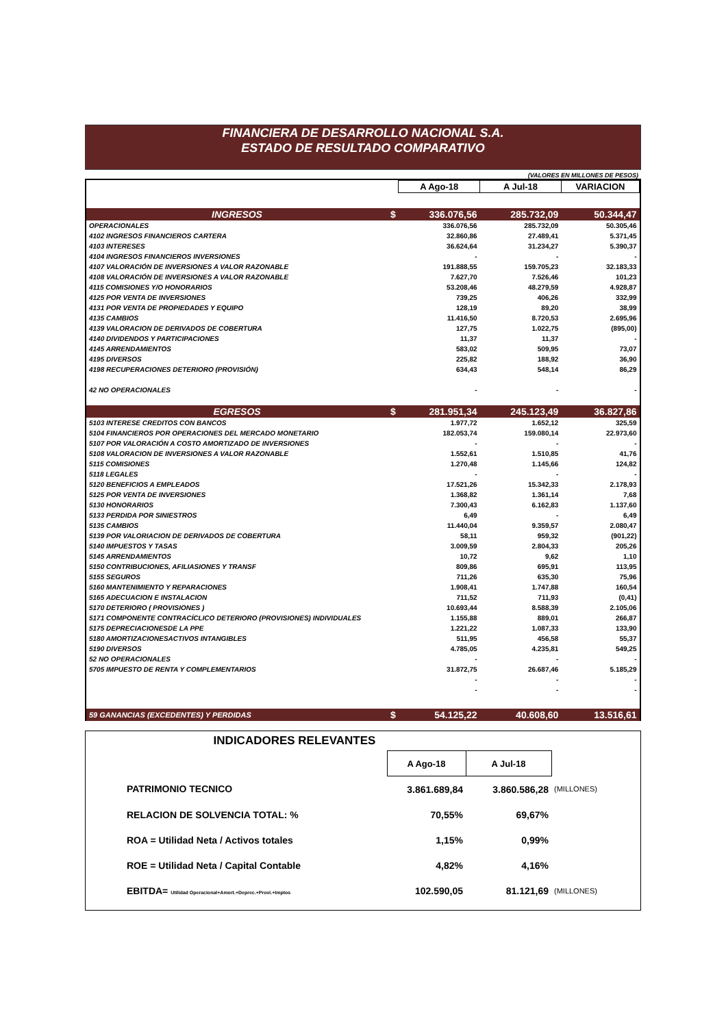FINANCIERA DE DESARROLLO NACIONAL S.A.
ESTADO DE RESULTADO COMPARATIVO
(VALORES EN MILLONES DE PESOS)
| | | A Ago-18 | A Jul-18 | VARIACION |
| INGRESOS | $ | 336.076,56 | 285.732,09 | 50.344,47 |
| OPERACIONALES | | 336.076,56 | 285.732,09 | 50.305,46 |
| 4102 INGRESOS FINANCIEROS CARTERA | | 32.860,86 | 27.489,41 | 5.371,45 |
| 4103 INTERESES | | 36.624,64 | 31.234,27 | 5.390,37 |
| 4104 INGRESOS FINANCIEROS INVERSIONES | | - | - | - |
| 4107 VALORACIÓN DE INVERSIONES A VALOR RAZONABLE | | 191.888,55 | 159.705,23 | 32.183,33 |
| 4108 VALORACIÓN DE INVERSIONES A VALOR RAZONABLE | | 7.627,70 | 7.526,46 | 101,23 |
| 4115 COMISIONES Y/O HONORARIOS | | 53.208,46 | 48.279,59 | 4.928,87 |
| 4125 POR VENTA DE INVERSIONES | | 739,25 | 406,26 | 332,99 |
| 4131 POR VENTA DE PROPIEDADES Y EQUIPO | | 128,19 | 89,20 | 38,99 |
| 4135 CAMBIOS | | 11.416,50 | 8.720,53 | 2.695,96 |
| 4139 VALORACION DE DERIVADOS DE COBERTURA | | 127,75 | 1.022,75 | (895,00) |
| 4140 DIVIDENDOS Y PARTICIPACIONES | | 11,37 | 11,37 | - |
| 4145 ARRENDAMIENTOS | | 583,02 | 509,95 | 73,07 |
| 4195 DIVERSOS | | 225,82 | 188,92 | 36,90 |
| 4198 RECUPERACIONES DETERIORO (PROVISIÓN) | | 634,43 | 548,14 | 86,29 |
| 42 NO OPERACIONALES | | - | - | - |
| EGRESOS | $ | 281.951,34 | 245.123,49 | 36.827,86 |
| 5103 INTERESE CREDITOS CON BANCOS | | 1.977,72 | 1.652,12 | 325,59 |
| 5104 FINANCIEROS POR OPERACIONES DEL MERCADO MONETARIO | | 182.053,74 | 159.080,14 | 22.973,60 |
| 5107 POR VALORACIÓN A COSTO AMORTIZADO DE INVERSIONES | | - | - | - |
| 5108 VALORACION DE INVERSIONES A VALOR RAZONABLE | | 1.552,61 | 1.510,85 | 41,76 |
| 5115 COMISIONES | | 1.270,48 | 1.145,66 | 124,82 |
| 5118 LEGALES | | - | - | - |
| 5120 BENEFICIOS A EMPLEADOS | | 17.521,26 | 15.342,33 | 2.178,93 |
| 5125 POR VENTA DE INVERSIONES | | 1.368,82 | 1.361,14 | 7,68 |
| 5130 HONORARIOS | | 7.300,43 | 6.162,83 | 1.137,60 |
| 5133 PERDIDA POR SINIESTROS | | 6,49 | - | 6,49 |
| 5135 CAMBIOS | | 11.440,04 | 9.359,57 | 2.080,47 |
| 5139 POR VALORIACION DE DERIVADOS DE COBERTURA | | 58,11 | 959,32 | (901,22) |
| 5140 IMPUESTOS Y TASAS | | 3.009,59 | 2.804,33 | 205,26 |
| 5145 ARRENDAMIENTOS | | 10,72 | 9,62 | 1,10 |
| 5150 CONTRIBUCIONES, AFILIASIONES Y TRANSF | | 809,86 | 695,91 | 113,95 |
| 5155 SEGUROS | | 711,26 | 635,30 | 75,96 |
| 5160 MANTENIMIENTO Y REPARACIONES | | 1.908,41 | 1.747,88 | 160,54 |
| 5165 ADECUACION E INSTALACION | | 711,52 | 711,93 | (0,41) |
| 5170 DETERIORO ( PROVISIONES ) | | 10.693,44 | 8.588,39 | 2.105,06 |
| 5171 COMPONENTE CONTRACÍCLICO DETERIORO (PROVISIONES) INDIVIDUALES | | 1.155,88 | 889,01 | 266,87 |
| 5175 DEPRECIACIONESDE LA PPE | | 1.221,22 | 1.087,33 | 133,90 |
| 5180 AMORTIZACIONESACTIVOS INTANGIBLES | | 511,95 | 456,58 | 55,37 |
| 5190 DIVERSOS | | 4.785,05 | 4.235,81 | 549,25 |
| 52 NO OPERACIONALES | | - | - | - |
| 5705 IMPUESTO DE RENTA Y COMPLEMENTARIOS | | 31.872,75 | 26.687,46 | 5.185,29 |
| | | - | - | - |
| | | - | - | - |
| 59 GANANCIAS (EXCEDENTES) Y PERDIDAS | $ | 54.125,22 | 40.608,60 | 13.516,61 |
INDICADORES RELEVANTES
| | A Ago-18 | A Jul-18 | |
| PATRIMONIO TECNICO | 3.861.689,84 | 3.860.586,28 | (MILLONES) |
| RELACION DE SOLVENCIA TOTAL: % | 70,55% | 69,67% | |
| ROA = Utilidad Neta / Activos totales | 1,15% | 0,99% | |
| ROE = Utilidad Neta / Capital Contable | 4,82% | 4,16% | |
| EBITDA= Utilidad Operacional+Amort.+Deprec.+Provi.+Imptos | 102.590,05 | 81.121,69 | (MILLONES) |